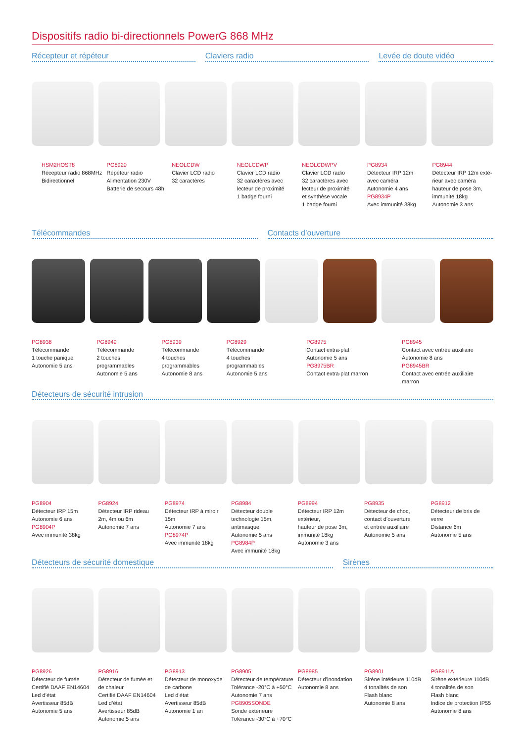Dispositifs radio bi-directionnels PowerG 868 MHz
Récepteur et répéteur Claviers radio Levée de doute vidéo
HSM2HOST8
Récepteur radio 868MHz
Bidirectionnel
PG8920
Répéteur radio
Alimentation 230V
Batterie de secours 48h
NEOLCDW
Clavier LCD radio
32 caractères
NEOLCDWP
Clavier LCD radio
32 caractères avec
lecteur de proximité
1 badge fourni
NEOLCDWPV
Clavier LCD radio
32 caractères avec
lecteur de proximité
et synthèse vocale
1 badge fourni
PG8934
Détecteur IRP 12m
avec caméra
Autonomie 4 ans
PG8934P
Avec immunité 38kg
PG8944
Détecteur IRP 12m exté-
rieur avec caméra
hauteur de pose 3m,
immunité 18kg
Autonomie 3 ans
Télécommandes Contacts d’ouverture
PG8938
Télécommande
1 touche panique
Autonomie 5 ans
PG8949
Télécommande
2 touches
programmables
Autonomie 5 ans
PG8939
Télécommande
4 touches
programmables
Autonomie 8 ans
PG8929
Télécommande
4 touches
programmables
Autonomie 5 ans
PG8975
Contact extra-plat
Autonomie 5 ans
PG8975BR
Contact extra-plat marron
PG8945
Contact avec entrée auxiliaire
Autonomie 8 ans
PG8945BR
Contact avec entrée auxiliaire
marron
Détecteurs de sécurité intrusion
PG8904
Détecteur IRP 15m
Autonomie 6 ans
PG8904P
Avec immunité 38kg
PG8924
Détecteur IRP rideau
2m, 4m ou 6m
Autonomie 7 ans
PG8974
Détecteur IRP à miroir 15m
Autonomie 7 ans
PG8974P
Avec immunité 18kg
PG8984
Détecteur double
technologie 15m,
antimasque
Autonomie 5 ans
PG8984P
Avec immunité 18kg
PG8994
Détecteur IRP 12m extérieur,
hauteur de pose 3m,
immunité 18kg
Autonomie 3 ans
PG8935
Détecteur de choc,
contact d’ouverture
et entrée auxiliaire
Autonomie 5 ans
PG8912
Détecteur de bris de verre
Distance 6m
Autonomie 5 ans
Détecteurs de sécurité domestique
Sirènes
PG8926
Détecteur de fumée
Certifié DAAF EN14604
Led d’état
Avertisseur 85dB
Autonomie 5 ans
PG8916
Détecteur de fumée et
de chaleur
Certifié DAAF EN14604
Led d’état
Avertisseur 85dB
Autonomie 5 ans
PG8913
Détecteur de monoxyde
de carbone
Led d’état
Avertisseur 85dB
Autonomie 1 an
PG8905
Détecteur de température
Tolérance -20°C à +50°C
Autonomie 7 ans
PG8905SONDE
Sonde extérieure
Tolérance -30°C à +70°C
PG8985
Détecteur d’inondation
Autonomie 8 ans
PG8901
Sirène intérieure 110dB
4 tonalités de son
Flash blanc
Autonomie 8 ans
PG8911A
Sirène extérieure 110dB
4 tonalités de son
Flash blanc
Indice de protection IP55
Autonomie 8 ans